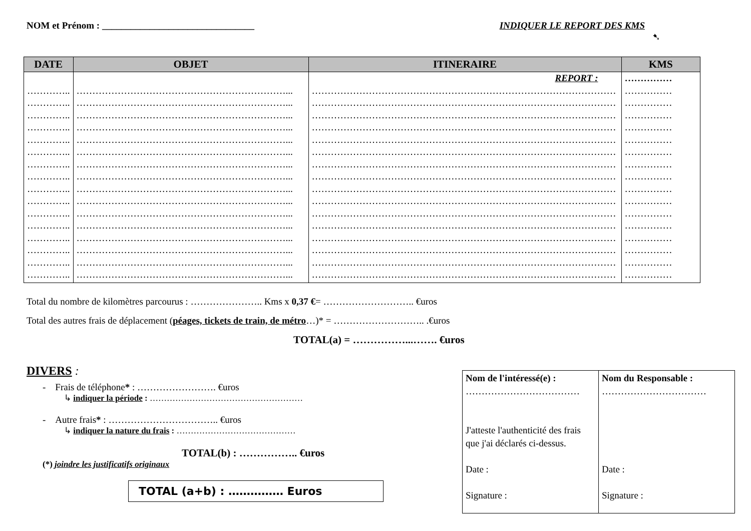NOM et Prénom : ________________________________ INDIQUER LE REPORT DES KMS
➷
| DATE | OBJET | ITINERAIRE | KMS |
| --- | --- | --- | --- |
| ………….. ………….. ………….. ………….. ………….. ………….. ………….. ………….. ………….. ………….. ………….. ………….. ………….. ………….. ………….. ………….. | …………………………………………………………... …………………………………………………………... …………………………………………………………... …………………………………………………………... …………………………………………………………... …………………………………………………………... …………………………………………………………... …………………………………………………………... …………………………………………………………... …………………………………………………………... …………………………………………………………... …………………………………………………………... …………………………………………………………... …………………………………………………………... …………………………………………………………... …………………………………………………………... | REPORT : …………………………………………………………………………………… …………………………………………………………………………………… …………………………………………………………………………………… …………………………………………………………………………………… …………………………………………………………………………………… …………………………………………………………………………………… …………………………………………………………………………………… …………………………………………………………………………………… …………………………………………………………………………………… …………………………………………………………………………………… …………………………………………………………………………………… …………………………………………………………………………………… …………………………………………………………………………………… …………………………………………………………………………………… …………………………………………………………………………………… …………………………………………………………………………………… | …………… …………… …………… …………… …………… …………… …………… …………… …………… …………… …………… …………… …………… …………… …………… …………… …………… |
Total du nombre de kilomètres parcourus : ………………….. Kms x 0,37 €= ……………………….. €uros
Total des autres frais de déplacement (péages, tickets de train, de métro…)* = ……………………….. .€uros
TOTAL(a) = ……………...……. €uros
DIVERS :
- Frais de téléphone* : ……………………. €uros
↳ indiquer la période : ………………………………………………
- Autre frais* : …………………………….. €uros
↳ indiquer la nature du frais : ……………………………………
TOTAL(b) : …………….. €uros
(*) joindre les justificatifs originaux
TOTAL (a+b) : …………… Euros
| Nom de l'intéressé(e) : ……………………………… J'atteste l'authenticité des frais que j'ai déclarés ci-dessus. Date : Signature : | Nom du Responsable : …………………………… Date : Signature : |